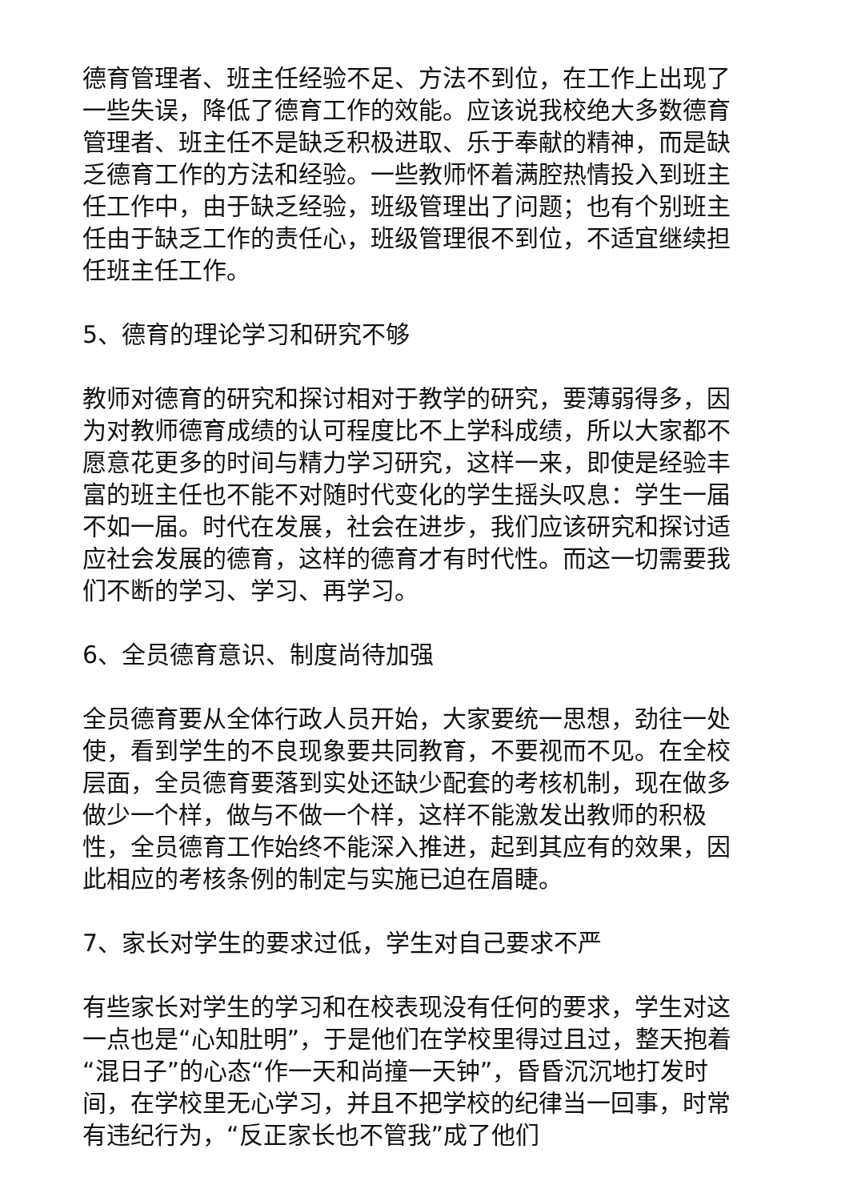德育管理者、班主任经验不足、方法不到位，在工作上出现了一些失误，降低了德育工作的效能。应该说我校绝大多数德育管理者、班主任不是缺乏积极进取、乐于奉献的精神，而是缺乏德育工作的方法和经验。一些教师怀着满腔热情投入到班主任工作中，由于缺乏经验，班级管理出了问题；也有个别班主任由于缺乏工作的责任心，班级管理很不到位，不适宜继续担任班主任工作。
5、德育的理论学习和研究不够
教师对德育的研究和探讨相对于教学的研究，要薄弱得多，因为对教师德育成绩的认可程度比不上学科成绩，所以大家都不愿意花更多的时间与精力学习研究，这样一来，即使是经验丰富的班主任也不能不对随时代变化的学生摇头叹息：学生一届不如一届。时代在发展，社会在进步，我们应该研究和探讨适应社会发展的德育，这样的德育才有时代性。而这一切需要我们不断的学习、学习、再学习。
6、全员德育意识、制度尚待加强
全员德育要从全体行政人员开始，大家要统一思想，劲往一处使，看到学生的不良现象要共同教育，不要视而不见。在全校层面，全员德育要落到实处还缺少配套的考核机制，现在做多做少一个样，做与不做一个样，这样不能激发出教师的积极性，全员德育工作始终不能深入推进，起到其应有的效果，因此相应的考核条例的制定与实施已迫在眉睫。
7、家长对学生的要求过低，学生对自己要求不严
有些家长对学生的学习和在校表现没有任何的要求，学生对这一点也是“心知肚明”，于是他们在学校里得过且过，整天抱着“混日子”的心态“作一天和尚撞一天钟”，昏昏沉沉地打发时间，在学校里无心学习，并且不把学校的纪律当一回事，时常有违纪行为，“反正家长也不管我”成了他们